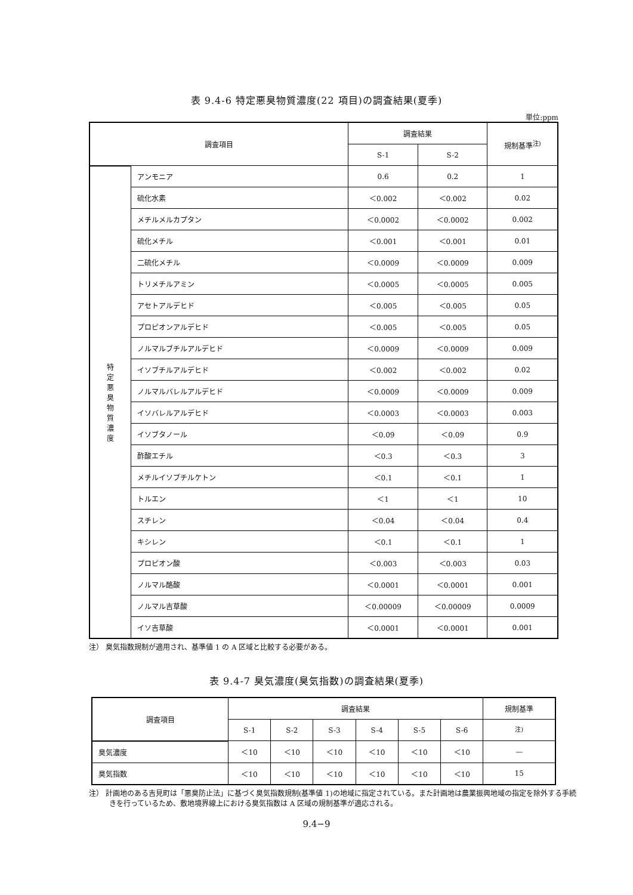表 9.4-6 特定悪臭物質濃度(22 項目)の調査結果(夏季)
単位:ppm
| 調査項目 | | 調査結果 | | 規制基準<sup>注)</sup> |
| --- | --- | --- | --- | --- |
| | | S-1 | S-2 | |
| 特 定 悪 臭 物 質 濃 度 | アンモニア | 0.6 | 0.2 | 1 |
| | 硫化水素 | ＜0.002 | ＜0.002 | 0.02 |
| | メチルメルカプタン | ＜0.0002 | ＜0.0002 | 0.002 |
| | 硫化メチル | ＜0.001 | ＜0.001 | 0.01 |
| | 二硫化メチル | ＜0.0009 | ＜0.0009 | 0.009 |
| | トリメチルアミン | ＜0.0005 | ＜0.0005 | 0.005 |
| | アセトアルデヒド | ＜0.005 | ＜0.005 | 0.05 |
| | プロピオンアルデヒド | ＜0.005 | ＜0.005 | 0.05 |
| | ノルマルブチルアルデヒド | ＜0.0009 | ＜0.0009 | 0.009 |
| | イソブチルアルデヒド | ＜0.002 | ＜0.002 | 0.02 |
| | ノルマルバレルアルデヒド | ＜0.0009 | ＜0.0009 | 0.009 |
| | イソバレルアルデヒド | ＜0.0003 | ＜0.0003 | 0.003 |
| | イソブタノール | ＜0.09 | ＜0.09 | 0.9 |
| | 酢酸エチル | ＜0.3 | ＜0.3 | 3 |
| | メチルイソブチルケトン | ＜0.1 | ＜0.1 | 1 |
| | トルエン | ＜1 | ＜1 | 10 |
| | スチレン | ＜0.04 | ＜0.04 | 0.4 |
| | キシレン | ＜0.1 | ＜0.1 | 1 |
| | プロピオン酸 | ＜0.003 | ＜0.003 | 0.03 |
| | ノルマル酪酸 | ＜0.0001 | ＜0.0001 | 0.001 |
| | ノルマル吉草酸 | ＜0.00009 | ＜0.00009 | 0.0009 |
| | イソ吉草酸 | ＜0.0001 | ＜0.0001 | 0.001 |
注） 臭気指数規制が適用され、基準値 1 の A 区域と比較する必要がある。
表 9.4-7 臭気濃度(臭気指数)の調査結果(夏季)
| 調査項目 | 調査結果 | | | | | | 規制基準 |
| --- | --- | --- | --- | --- | --- | --- | --- |
| | S-1 | S-2 | S-3 | S-4 | S-5 | S-6 | <sup>注)</sup> |
| 臭気濃度 | ＜10 | ＜10 | ＜10 | ＜10 | ＜10 | ＜10 | — |
| 臭気指数 | ＜10 | ＜10 | ＜10 | ＜10 | ＜10 | ＜10 | 15 |
注） 計画地のある吉見町は「悪臭防止法」に基づく臭気指数規制(基準値 1)の地域に指定されている。また計画地は農業振興地域の指定を除外する手続きを行っているため、敷地境界線上における臭気指数は A 区域の規制基準が適応される。
9.4−9